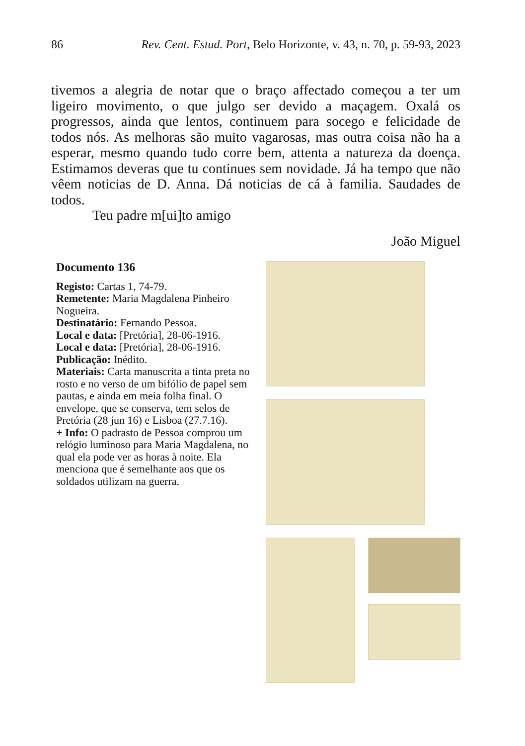86 Rev. Cent. Estud. Port, Belo Horizonte, v. 43, n. 70, p. 59-93, 2023
tivemos a alegria de notar que o braço affectado começou a ter um ligeiro movimento, o que julgo ser devido a maçagem. Oxalá os progressos, ainda que lentos, continuem para socego e felicidade de todos nós. As melhoras são muito vagarosas, mas outra coisa não ha a esperar, mesmo quando tudo corre bem, attenta a natureza da doença. Estimamos deveras que tu continues sem novidade. Já ha tempo que não vêem noticias de D. Anna. Dá noticias de cá à familia. Saudades de todos.
Teu padre m[ui]to amigo
João Miguel
Documento 136
Registo: Cartas 1, 74-79.
Remetente: Maria Magdalena Pinheiro Nogueira.
Destinatário: Fernando Pessoa.
Local e data: [Pretória], 28-06-1916.
Local e data: [Pretória], 28-06-1916.
Publicação: Inédito.
Materiais: Carta manuscrita a tinta preta no rosto e no verso de um bifólio de papel sem pautas, e ainda em meia folha final. O envelope, que se conserva, tem selos de Pretória (28 jun 16) e Lisboa (27.7.16).
+ Info: O padrasto de Pessoa comprou um relógio luminoso para Maria Magdalena, no qual ela pode ver as horas à noite. Ela menciona que é semelhante aos que os soldados utilizam na guerra.